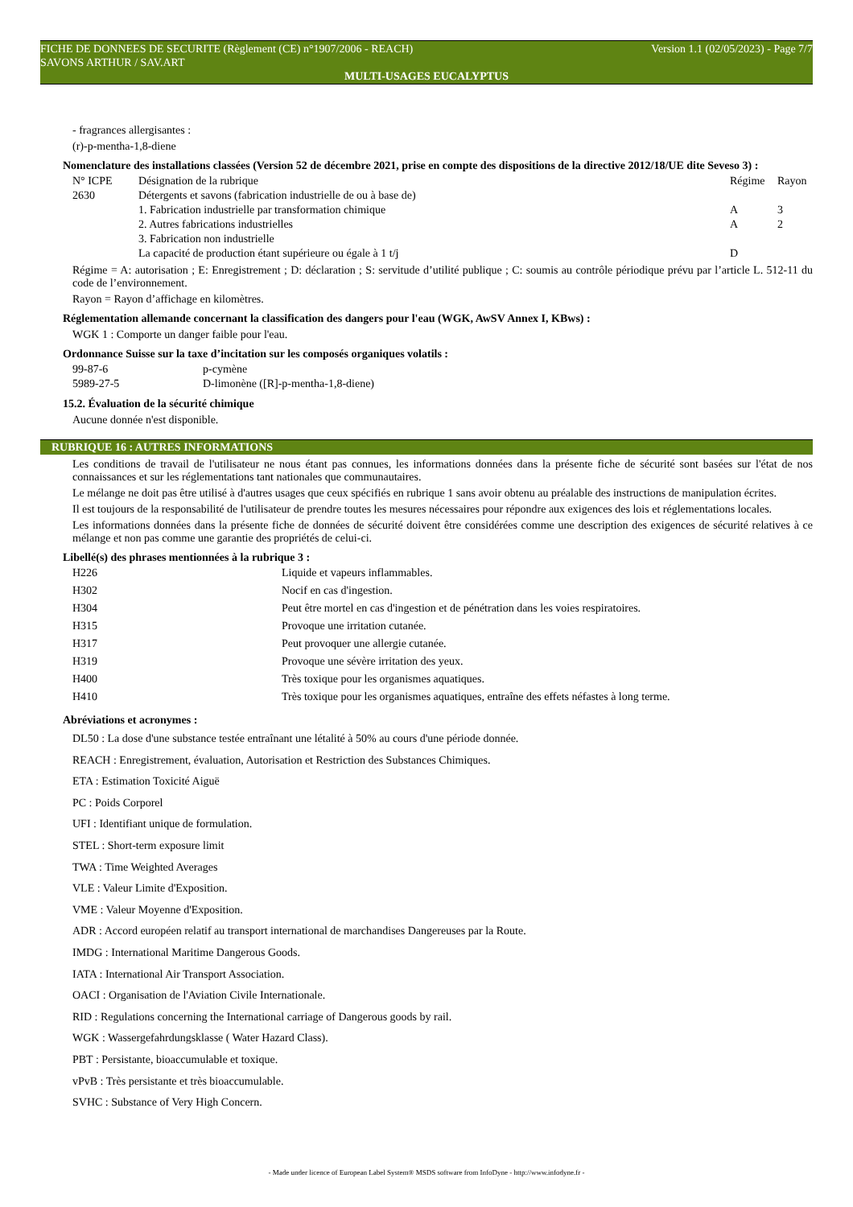FICHE DE DONNEES DE SECURITE (Règlement (CE) n°1907/2006 - REACH) Version 1.1 (02/05/2023) - Page 7/7
SAVONS ARTHUR / SAV.ART
MULTI-USAGES EUCALYPTUS
- fragrances allergisantes :
(r)-p-mentha-1,8-diene
Nomenclature des installations classées (Version 52 de décembre 2021, prise en compte des dispositions de la directive 2012/18/UE dite Seveso 3) :
| N° ICPE | Désignation de la rubrique | Régime | Rayon |
| 2630 | Détergents et savons (fabrication industrielle de ou à base de) | | |
| | 1. Fabrication industrielle par transformation chimique | A | 3 |
| | 2. Autres fabrications industrielles | A | 2 |
| | 3. Fabrication non industrielle | | |
| | La capacité de production étant supérieure ou égale à 1 t/j | D | |
Régime = A: autorisation ; E: Enregistrement ; D: déclaration ; S: servitude d’utilité publique ; C: soumis au contrôle périodique prévu par l’article L. 512-11 du code de l’environnement.
Rayon = Rayon d’affichage en kilomètres.
Réglementation allemande concernant la classification des dangers pour l'eau (WGK, AwSV Annex I, KBws) :
WGK 1 : Comporte un danger faible pour l'eau.
Ordonnance Suisse sur la taxe d’incitation sur les composés organiques volatils :
| 99-87-6 | p-cymène |
| 5989-27-5 | D-limonène ([R]-p-mentha-1,8-diene) |
15.2. Évaluation de la sécurité chimique
Aucune donnée n'est disponible.
RUBRIQUE 16 : AUTRES INFORMATIONS
Les conditions de travail de l'utilisateur ne nous étant pas connues, les informations données dans la présente fiche de sécurité sont basées sur l'état de nos connaissances et sur les réglementations tant nationales que communautaires.
Le mélange ne doit pas être utilisé à d'autres usages que ceux spécifiés en rubrique 1 sans avoir obtenu au préalable des instructions de manipulation écrites.
Il est toujours de la responsabilité de l'utilisateur de prendre toutes les mesures nécessaires pour répondre aux exigences des lois et réglementations locales.
Les informations données dans la présente fiche de données de sécurité doivent être considérées comme une description des exigences de sécurité relatives à ce mélange et non pas comme une garantie des propriétés de celui-ci.
Libellé(s) des phrases mentionnées à la rubrique 3 :
| H226 | Liquide et vapeurs inflammables. |
| H302 | Nocif en cas d'ingestion. |
| H304 | Peut être mortel en cas d'ingestion et de pénétration dans les voies respiratoires. |
| H315 | Provoque une irritation cutanée. |
| H317 | Peut provoquer une allergie cutanée. |
| H319 | Provoque une sévère irritation des yeux. |
| H400 | Très toxique pour les organismes aquatiques. |
| H410 | Très toxique pour les organismes aquatiques, entraîne des effets néfastes à long terme. |
Abréviations et acronymes :
DL50 : La dose d'une substance testée entraînant une létalité à 50% au cours d'une période donnée.
REACH : Enregistrement, évaluation, Autorisation et Restriction des Substances Chimiques.
ETA : Estimation Toxicité Aiguë
PC : Poids Corporel
UFI : Identifiant unique de formulation.
STEL : Short-term exposure limit
TWA : Time Weighted Averages
VLE : Valeur Limite d'Exposition.
VME : Valeur Moyenne d'Exposition.
ADR : Accord européen relatif au transport international de marchandises Dangereuses par la Route.
IMDG : International Maritime Dangerous Goods.
IATA : International Air Transport Association.
OACI : Organisation de l'Aviation Civile Internationale.
RID : Regulations concerning the International carriage of Dangerous goods by rail.
WGK : Wassergefahrdungsklasse ( Water Hazard Class).
PBT : Persistante, bioaccumulable et toxique.
vPvB : Très persistante et très bioaccumulable.
SVHC : Substance of Very High Concern.
- Made under licence of European Label System® MSDS software from InfoDyne - http://www.infodyne.fr -